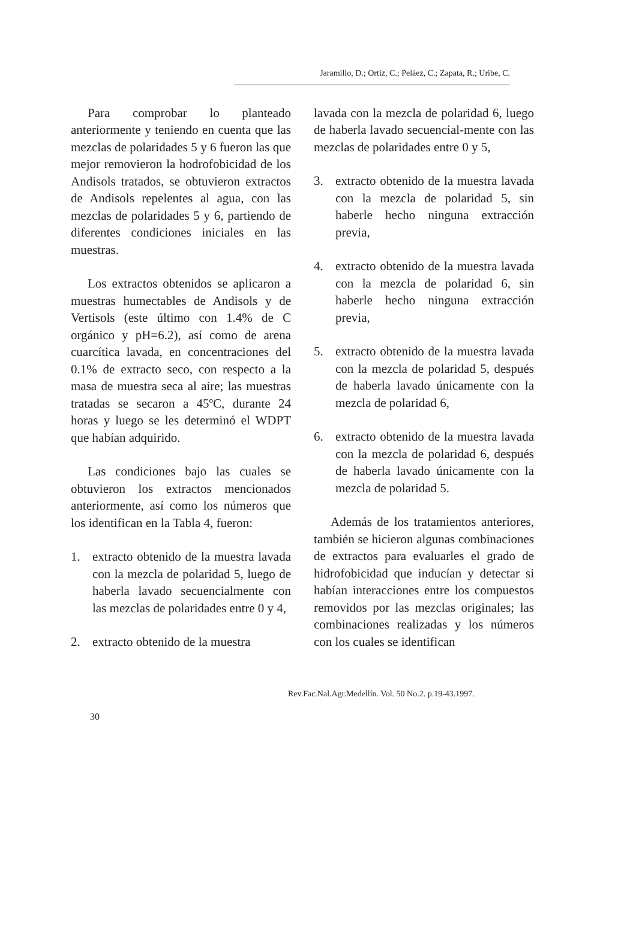Jaramillo, D.; Ortiz, C.; Peláez, C.; Zapata, R.; Uribe, C.
Para comprobar lo planteado anteriormente y teniendo en cuenta que las mezclas de polaridades 5 y 6 fueron las que mejor removieron la hodrofobicidad de los Andisols tratados, se obtuvieron extractos de Andisols repelentes al agua, con las mezclas de polaridades 5 y 6, partiendo de diferentes condiciones iniciales en las muestras.
Los extractos obtenidos se aplicaron a muestras humectables de Andisols y de Vertisols (este último con 1.4% de C orgánico y pH=6.2), así como de arena cuarcítica lavada, en concentraciones del 0.1% de extracto seco, con respecto a la masa de muestra seca al aire; las muestras tratadas se secaron a 45ºC, durante 24 horas y luego se les determinó el WDPT que habían adquirido.
Las condiciones bajo las cuales se obtuvieron los extractos mencionados anteriormente, así como los números que los identifican en la Tabla 4, fueron:
1. extracto obtenido de la muestra lavada con la mezcla de polaridad 5, luego de haberla lavado secuencialmente con las mezclas de polaridades entre 0 y 4,
2. extracto obtenido de la muestra
lavada con la mezcla de polaridad 6, luego de haberla lavado secuencial-mente con las mezclas de polaridades entre 0 y 5,
3. extracto obtenido de la muestra lavada con la mezcla de polaridad 5, sin haberle hecho ninguna extracción previa,
4. extracto obtenido de la muestra lavada con la mezcla de polaridad 6, sin haberle hecho ninguna extracción previa,
5. extracto obtenido de la muestra lavada con la mezcla de polaridad 5, después de haberla lavado únicamente con la mezcla de polaridad 6,
6. extracto obtenido de la muestra lavada con la mezcla de polaridad 6, después de haberla lavado únicamente con la mezcla de polaridad 5.
Además de los tratamientos anteriores, también se hicieron algunas combinaciones de extractos para evaluarles el grado de hidrofobicidad que inducían y detectar si habían interacciones entre los compuestos removidos por las mezclas originales; las combinaciones realizadas y los números con los cuales se identifican
Rev.Fac.Nal.Agr.Medellín. Vol. 50 No.2. p.19-43.1997.
30